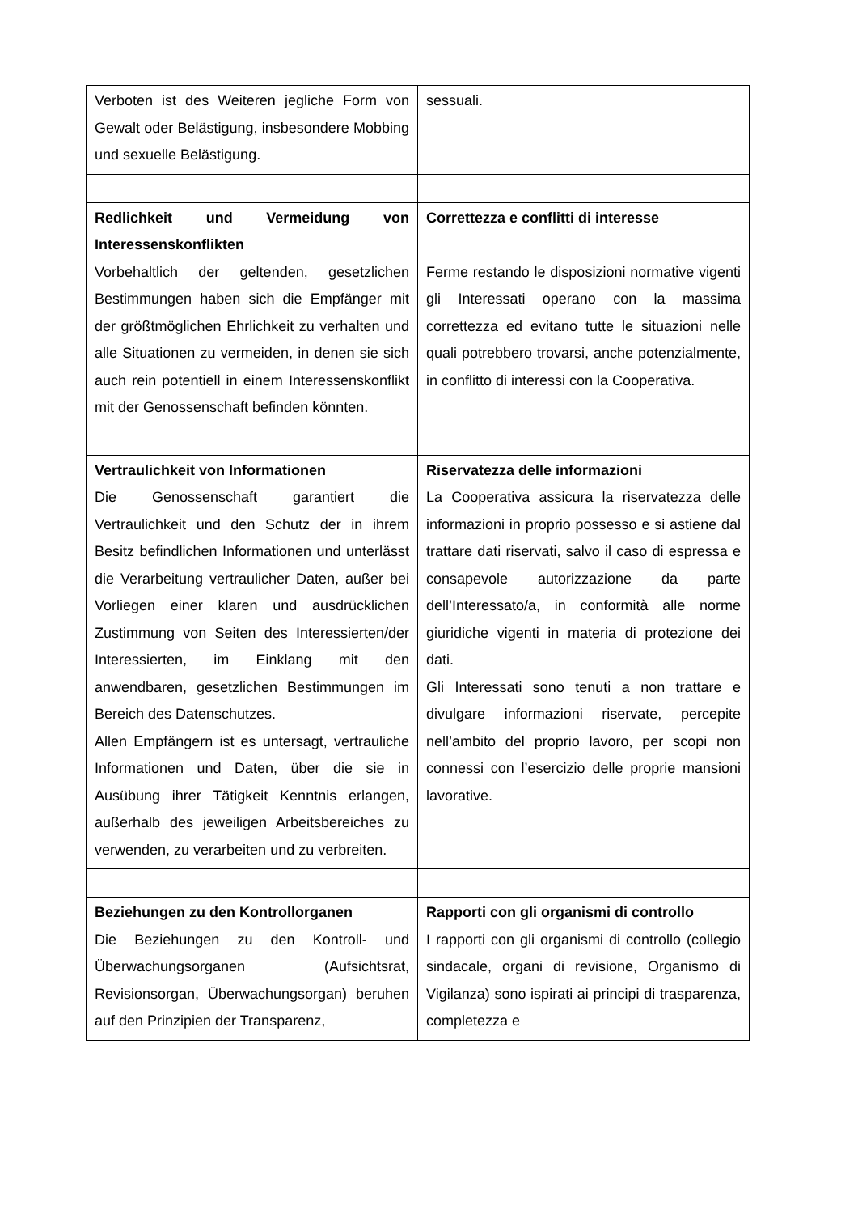| Verboten ist des Weiteren jegliche Form von Gewalt oder Belästigung, insbesondere Mobbing und sexuelle Belästigung. | sessuali. |
| Redlichkeit und Vermeidung von Interessenskonflikten Vorbehaltlich der geltenden, gesetzlichen Bestimmungen haben sich die Empfänger mit der größtmöglichen Ehrlichkeit zu verhalten und alle Situationen zu vermeiden, in denen sie sich auch rein potentiell in einem Interessenskonflikt mit der Genossenschaft befinden könnten. | Correttezza e conflitti di interesse Ferme restando le disposizioni normative vigenti gli Interessati operano con la massima correttezza ed evitano tutte le situazioni nelle quali potrebbero trovarsi, anche potenzialmente, in conflitto di interessi con la Cooperativa. |
| Vertraulichkeit von Informationen Die Genossenschaft garantiert die Vertraulichkeit und den Schutz der in ihrem Besitz befindlichen Informationen und unterlässt die Verarbeitung vertraulicher Daten, außer bei Vorliegen einer klaren und ausdrücklichen Zustimmung von Seiten des Interessierten/der Interessierten, im Einklang mit den anwendbaren, gesetzlichen Bestimmungen im Bereich des Datenschutzes. Allen Empfängern ist es untersagt, vertrauliche Informationen und Daten, über die sie in Ausübung ihrer Tätigkeit Kenntnis erlangen, außerhalb des jeweiligen Arbeitsbereiches zu verwenden, zu verarbeiten und zu verbreiten. | Riservatezza delle informazioni La Cooperativa assicura la riservatezza delle informazioni in proprio possesso e si astiene dal trattare dati riservati, salvo il caso di espressa e consapevole autorizzazione da parte dell’Interessato/a, in conformità alle norme giuridiche vigenti in materia di protezione dei dati. Gli Interessati sono tenuti a non trattare e divulgare informazioni riservate, percepite nell’ambito del proprio lavoro, per scopi non connessi con l’esercizio delle proprie mansioni lavorative. |
| Beziehungen zu den Kontrollorganen Die Beziehungen zu den Kontroll- und Überwachungsorganen (Aufsichtsrat, Revisionsorgan, Überwachungsorgan) beruhen auf den Prinzipien der Transparenz, | Rapporti con gli organismi di controllo I rapporti con gli organismi di controllo (collegio sindacale, organi di revisione, Organismo di Vigilanza) sono ispirati ai principi di trasparenza, completezza e |